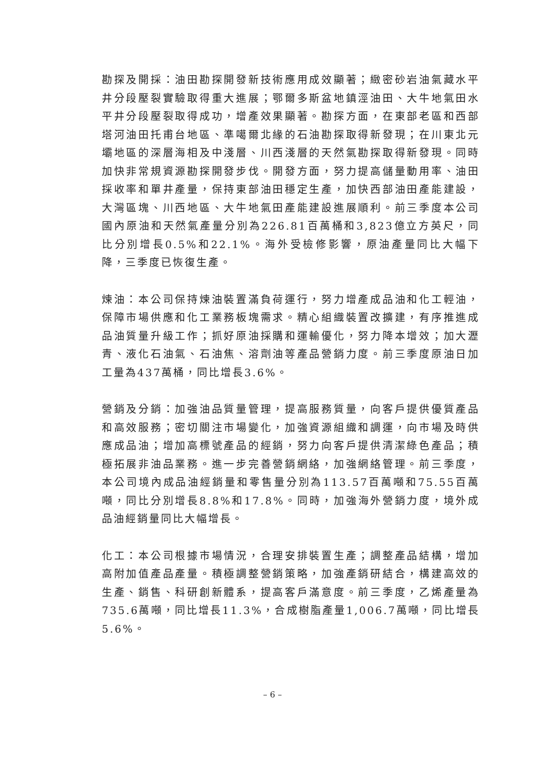勘探及開採：油田勘探開發新技術應用成效顯著；緻密砂岩油氣藏水平井分段壓裂實驗取得重大進展；鄂爾多斯盆地鎮涇油田、大牛地氣田水平井分段壓裂取得成功，增產效果顯著。勘探方面，在東部老區和西部塔河油田托甫台地區、準噶爾北緣的石油勘探取得新發現；在川東北元壩地區的深層海相及中淺層、川西淺層的天然氣勘探取得新發現。同時加快非常規資源勘探開發步伐。開發方面，努力提高儲量動用率、油田採收率和單井產量，保持東部油田穩定生產，加快西部油田產能建設，大灣區塊、川西地區、大牛地氣田產能建設進展順利。前三季度本公司國內原油和天然氣產量分別為226.81百萬桶和3,823億立方英尺，同比分別增長0.5%和22.1%。海外受檢修影響，原油產量同比大幅下降，三季度已恢復生產。
煉油：本公司保持煉油裝置滿負荷運行，努力增產成品油和化工輕油，保障市場供應和化工業務板塊需求。精心組織裝置改擴建，有序推進成品油質量升級工作；抓好原油採購和運輸優化，努力降本增效；加大瀝青、液化石油氣、石油焦、溶劑油等產品營銷力度。前三季度原油日加工量為437萬桶，同比增長3.6%。
營銷及分銷：加強油品質量管理，提高服務質量，向客戶提供優質產品和高效服務；密切關注市場變化，加強資源組織和調運，向市場及時供應成品油；增加高標號產品的經銷，努力向客戶提供清潔綠色產品；積極拓展非油品業務。進一步完善營銷網絡，加強網絡管理。前三季度，本公司境內成品油經銷量和零售量分別為113.57百萬噸和75.55百萬噸，同比分別增長8.8%和17.8%。同時，加強海外營銷力度，境外成品油經銷量同比大幅增長。
化工：本公司根據市場情況，合理安排裝置生產；調整產品結構，增加高附加值產品產量。積極調整營銷策略，加強產銷研結合，構建高效的生產、銷售、科研創新體系，提高客戶滿意度。前三季度，乙烯產量為735.6萬噸，同比增長11.3%，合成樹脂產量1,006.7萬噸，同比增長5.6%。
– 6 –